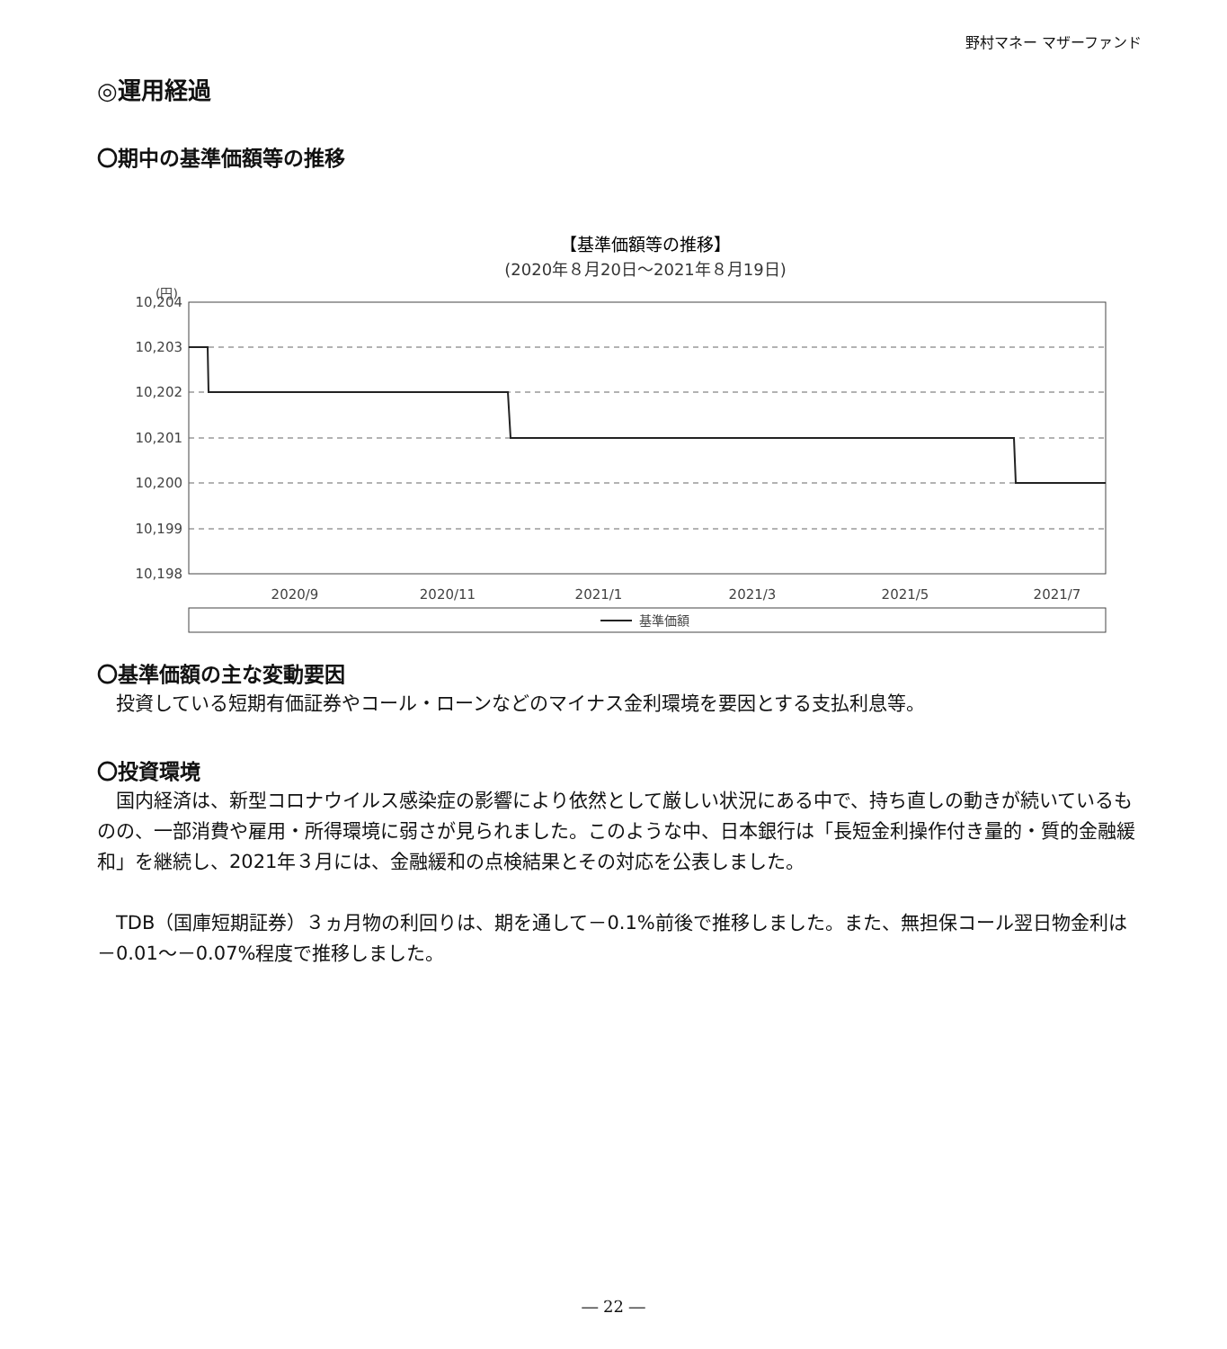野村マネー マザーファンド
◎運用経過
〇期中の基準価額等の推移
【基準価額等の推移】
(2020年８月20日～2021年８月19日)
(円)
10,204
10,203
10,202
10,201
10,200
10,199
10,198
2020/9
2020/11
2021/1
2021/3
2021/5
2021/7
基準価額
〇基準価額の主な変動要因
投資している短期有価証券やコール・ローンなどのマイナス金利環境を要因とする支払利息等。
〇投資環境
国内経済は、新型コロナウイルス感染症の影響により依然として厳しい状況にある中で、持ち直しの動きが続いているものの、一部消費や雇用・所得環境に弱さが見られました。このような中、日本銀行は「長短金利操作付き量的・質的金融緩和」を継続し、2021年３月には、金融緩和の点検結果とその対応を公表しました。
TDB（国庫短期証券）３ヵ月物の利回りは、期を通して－0.1%前後で推移しました。また、無担保コール翌日物金利は－0.01～－0.07%程度で推移しました。
― 22 ―